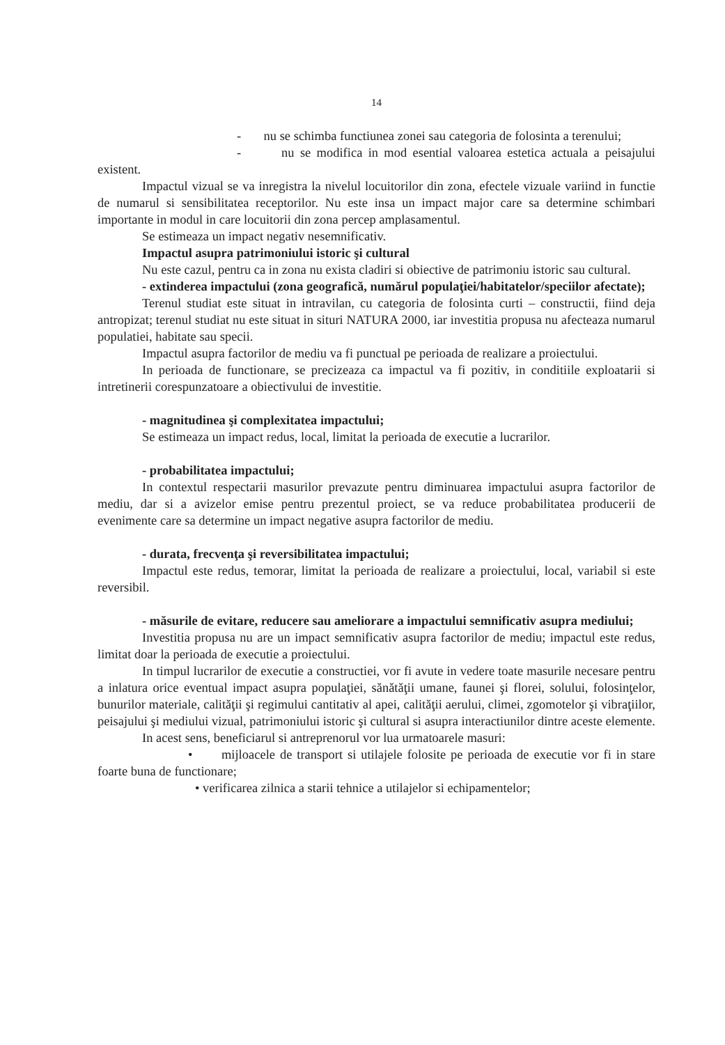14
- nu se schimba functiunea zonei sau categoria de folosinta a terenului;
- nu se modifica in mod esential valoarea estetica actuala a peisajului existent.
Impactul vizual se va inregistra la nivelul locuitorilor din zona, efectele vizuale variind in functie de numarul si sensibilitatea receptorilor. Nu este insa un impact major care sa determine schimbari importante in modul in care locuitorii din zona percep amplasamentul.
Se estimeaza un impact negativ nesemnificativ.
Impactul asupra patrimoniului istoric şi cultural
Nu este cazul, pentru ca in zona nu exista cladiri si obiective de patrimoniu istoric sau cultural.
- extinderea impactului (zona geografică, numărul populaţiei/habitatelor/speciilor afectate);
Terenul studiat este situat in intravilan, cu categoria de folosinta curti – constructii, fiind deja antropizat; terenul studiat nu este situat in situri NATURA 2000, iar investitia propusa nu afecteaza numarul populatiei, habitate sau specii.
Impactul asupra factorilor de mediu va fi punctual pe perioada de realizare a proiectului.
In perioada de functionare, se precizeaza ca impactul va fi pozitiv, in conditiile exploatarii si intretinerii corespunzatoare a obiectivului de investitie.
- magnitudinea şi complexitatea impactului;
Se estimeaza un impact redus, local, limitat la perioada de executie a lucrarilor.
- probabilitatea impactului;
In contextul respectarii masurilor prevazute pentru diminuarea impactului asupra factorilor de mediu, dar si a avizelor emise pentru prezentul proiect, se va reduce probabilitatea producerii de evenimente care sa determine un impact negative asupra factorilor de mediu.
- durata, frecvenţa şi reversibilitatea impactului;
Impactul este redus, temorar, limitat la perioada de realizare a proiectului, local, variabil si este reversibil.
- măsurile de evitare, reducere sau ameliorare a impactului semnificativ asupra mediului;
Investitia propusa nu are un impact semnificativ asupra factorilor de mediu; impactul este redus, limitat doar la perioada de executie a proiectului.
In timpul lucrarilor de executie a constructiei, vor fi avute in vedere toate masurile necesare pentru a inlatura orice eventual impact asupra populaţiei, sănătăţii umane, faunei şi florei, solului, folosinţelor, bunurilor materiale, calităţii şi regimului cantitativ al apei, calităţii aerului, climei, zgomotelor şi vibraţiilor, peisajului şi mediului vizual, patrimoniului istoric şi cultural si asupra interactiunilor dintre aceste elemente.
In acest sens, beneficiarul si antreprenorul vor lua urmatoarele masuri:
• mijloacele de transport si utilajele folosite pe perioada de executie vor fi in stare foarte buna de functionare;
• verificarea zilnica a starii tehnice a utilajelor si echipamentelor;